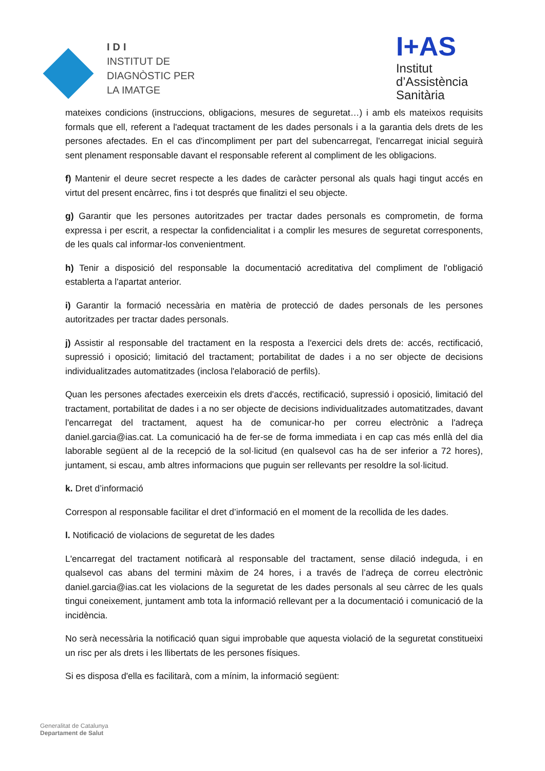IDI
INSTITUT DE
DIAGNÒSTIC PER
LA IMATGE
I+AS
Institut
d’Assistència
Sanitària
mateixes condicions (instruccions, obligacions, mesures de seguretat…) i amb els mateixos requisits formals que ell, referent a l'adequat tractament de les dades personals i a la garantia dels drets de les persones afectades. En el cas d'incompliment per part del subencarregat, l'encarregat inicial seguirà sent plenament responsable davant el responsable referent al compliment de les obligacions.
f) Mantenir el deure secret respecte a les dades de caràcter personal als quals hagi tingut accés en virtut del present encàrrec, fins i tot després que finalitzi el seu objecte.
g) Garantir que les persones autoritzades per tractar dades personals es comprometin, de forma expressa i per escrit, a respectar la confidencialitat i a complir les mesures de seguretat corresponents, de les quals cal informar-los convenientment.
h) Tenir a disposició del responsable la documentació acreditativa del compliment de l'obligació establerta a l'apartat anterior.
i) Garantir la formació necessària en matèria de protecció de dades personals de les persones autoritzades per tractar dades personals.
j) Assistir al responsable del tractament en la resposta a l'exercici dels drets de: accés, rectificació, supressió i oposició; limitació del tractament; portabilitat de dades i a no ser objecte de decisions individualitzades automatitzades (inclosa l'elaboració de perfils).
Quan les persones afectades exerceixin els drets d'accés, rectificació, supressió i oposició, limitació del tractament, portabilitat de dades i a no ser objecte de decisions individualitzades automatitzades, davant l'encarregat del tractament, aquest ha de comunicar-ho per correu electrònic a l'adreça daniel.garcia@ias.cat. La comunicació ha de fer-se de forma immediata i en cap cas més enllà del dia laborable següent al de la recepció de la sol·licitud (en qualsevol cas ha de ser inferior a 72 hores), juntament, si escau, amb altres informacions que puguin ser rellevants per resoldre la sol·licitud.
k. Dret d’informació
Correspon al responsable facilitar el dret d’informació en el moment de la recollida de les dades.
l. Notificació de violacions de seguretat de les dades
L'encarregat del tractament notificarà al responsable del tractament, sense dilació indeguda, i en qualsevol cas abans del termini màxim de 24 hores, i a través de l’adreça de correu electrònic daniel.garcia@ias.cat les violacions de la seguretat de les dades personals al seu càrrec de les quals tingui coneixement, juntament amb tota la informació rellevant per a la documentació i comunicació de la incidència.
No serà necessària la notificació quan sigui improbable que aquesta violació de la seguretat constitueixi un risc per als drets i les llibertats de les persones físiques.
Si es disposa d'ella es facilitarà, com a mínim, la informació següent:
Generalitat de Catalunya
Departament de Salut